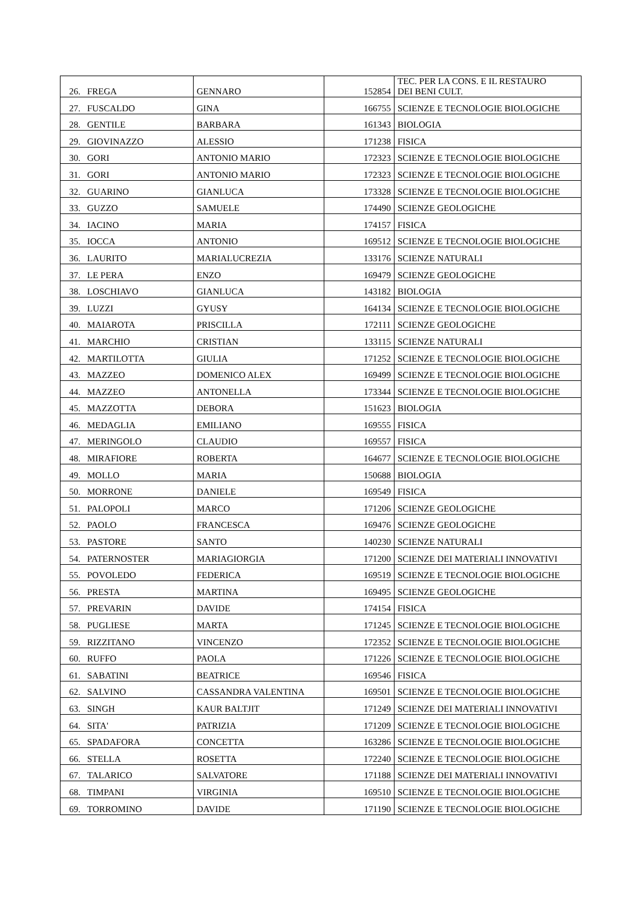| 26. | FREGA | GENNARO | 152854 | TEC. PER LA CONS. E IL RESTAURO DEI BENI CULT. |
| 27. | FUSCALDO | GINA | 166755 | SCIENZE E TECNOLOGIE BIOLOGICHE |
| 28. | GENTILE | BARBARA | 161343 | BIOLOGIA |
| 29. | GIOVINAZZO | ALESSIO | 171238 | FISICA |
| 30. | GORI | ANTONIO MARIO | 172323 | SCIENZE E TECNOLOGIE BIOLOGICHE |
| 31. | GORI | ANTONIO MARIO | 172323 | SCIENZE E TECNOLOGIE BIOLOGICHE |
| 32. | GUARINO | GIANLUCA | 173328 | SCIENZE E TECNOLOGIE BIOLOGICHE |
| 33. | GUZZO | SAMUELE | 174490 | SCIENZE GEOLOGICHE |
| 34. | IACINO | MARIA | 174157 | FISICA |
| 35. | IOCCA | ANTONIO | 169512 | SCIENZE E TECNOLOGIE BIOLOGICHE |
| 36. | LAURITO | MARIALUCREZIA | 133176 | SCIENZE NATURALI |
| 37. | LE PERA | ENZO | 169479 | SCIENZE GEOLOGICHE |
| 38. | LOSCHIAVO | GIANLUCA | 143182 | BIOLOGIA |
| 39. | LUZZI | GYUSY | 164134 | SCIENZE E TECNOLOGIE BIOLOGICHE |
| 40. | MAIAROTA | PRISCILLA | 172111 | SCIENZE GEOLOGICHE |
| 41. | MARCHIO | CRISTIAN | 133115 | SCIENZE NATURALI |
| 42. | MARTILOTTA | GIULIA | 171252 | SCIENZE E TECNOLOGIE BIOLOGICHE |
| 43. | MAZZEO | DOMENICO ALEX | 169499 | SCIENZE E TECNOLOGIE BIOLOGICHE |
| 44. | MAZZEO | ANTONELLA | 173344 | SCIENZE E TECNOLOGIE BIOLOGICHE |
| 45. | MAZZOTTA | DEBORA | 151623 | BIOLOGIA |
| 46. | MEDAGLIA | EMILIANO | 169555 | FISICA |
| 47. | MERINGOLO | CLAUDIO | 169557 | FISICA |
| 48. | MIRAFIORE | ROBERTA | 164677 | SCIENZE E TECNOLOGIE BIOLOGICHE |
| 49. | MOLLO | MARIA | 150688 | BIOLOGIA |
| 50. | MORRONE | DANIELE | 169549 | FISICA |
| 51. | PALOPOLI | MARCO | 171206 | SCIENZE GEOLOGICHE |
| 52. | PAOLO | FRANCESCA | 169476 | SCIENZE GEOLOGICHE |
| 53. | PASTORE | SANTO | 140230 | SCIENZE NATURALI |
| 54. | PATERNOSTER | MARIAGIORGIA | 171200 | SCIENZE DEI MATERIALI INNOVATIVI |
| 55. | POVOLEDO | FEDERICA | 169519 | SCIENZE E TECNOLOGIE BIOLOGICHE |
| 56. | PRESTA | MARTINA | 169495 | SCIENZE GEOLOGICHE |
| 57. | PREVARIN | DAVIDE | 174154 | FISICA |
| 58. | PUGLIESE | MARTA | 171245 | SCIENZE E TECNOLOGIE BIOLOGICHE |
| 59. | RIZZITANO | VINCENZO | 172352 | SCIENZE E TECNOLOGIE BIOLOGICHE |
| 60. | RUFFO | PAOLA | 171226 | SCIENZE E TECNOLOGIE BIOLOGICHE |
| 61. | SABATINI | BEATRICE | 169546 | FISICA |
| 62. | SALVINO | CASSANDRA VALENTINA | 169501 | SCIENZE E TECNOLOGIE BIOLOGICHE |
| 63. | SINGH | KAUR BALTJIT | 171249 | SCIENZE DEI MATERIALI INNOVATIVI |
| 64. | SITA' | PATRIZIA | 171209 | SCIENZE E TECNOLOGIE BIOLOGICHE |
| 65. | SPADAFORA | CONCETTA | 163286 | SCIENZE E TECNOLOGIE BIOLOGICHE |
| 66. | STELLA | ROSETTA | 172240 | SCIENZE E TECNOLOGIE BIOLOGICHE |
| 67. | TALARICO | SALVATORE | 171188 | SCIENZE DEI MATERIALI INNOVATIVI |
| 68. | TIMPANI | VIRGINIA | 169510 | SCIENZE E TECNOLOGIE BIOLOGICHE |
| 69. | TORROMINO | DAVIDE | 171190 | SCIENZE E TECNOLOGIE BIOLOGICHE |